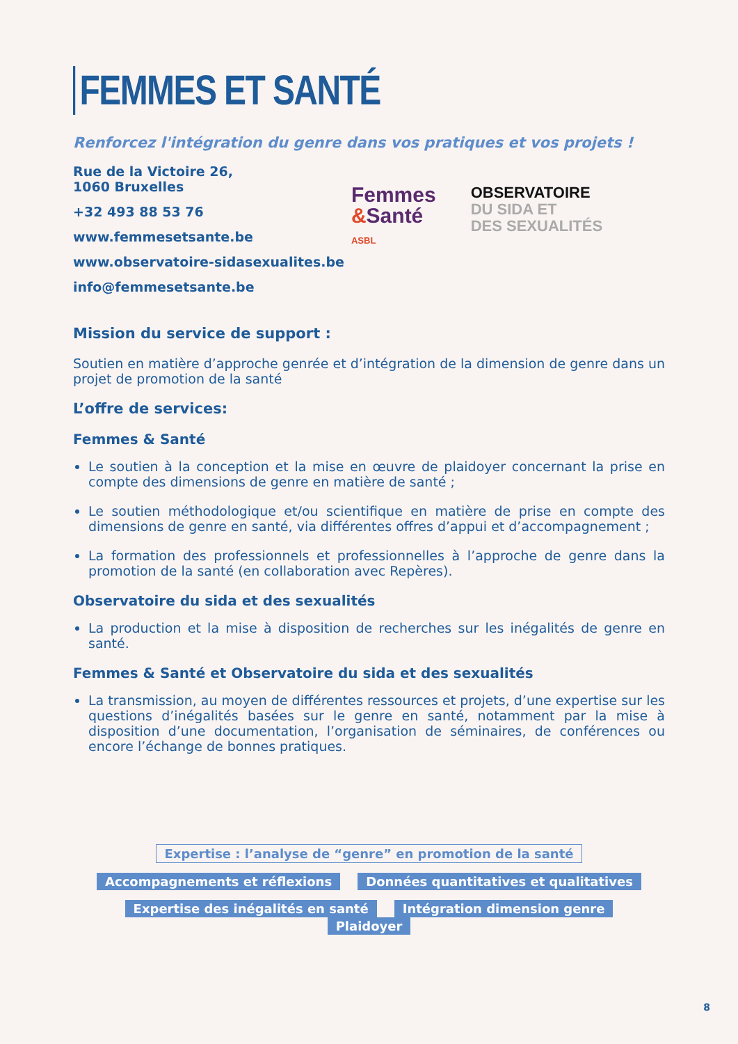FEMMES ET SANTÉ
Renforcez l'intégration du genre dans vos pratiques et vos projets !
Rue de la Victoire 26,
1060 Bruxelles
+32 493 88 53 76
www.femmesetsante.be
www.observatoire-sidasexualites.be
info@femmesetsante.be
Femmes
&Santé
ASBL
OBSERVATOIRE
DU SIDA ET
DES SEXUALITÉS
Mission du service de support :
Soutien en matière d’approche genrée et d’intégration de la dimension de genre dans un projet de promotion de la santé
L’offre de services:
Femmes & Santé
Le soutien à la conception et la mise en œuvre de plaidoyer concernant la prise en compte des dimensions de genre en matière de santé ;
Le soutien méthodologique et/ou scientifique en matière de prise en compte des dimensions de genre en santé, via différentes offres d’appui et d’accompagnement ;
La formation des professionnels et professionnelles à l’approche de genre dans la promotion de la santé (en collaboration avec Repères).
Observatoire du sida et des sexualités
La production et la mise à disposition de recherches sur les inégalités de genre en santé.
Femmes & Santé et Observatoire du sida et des sexualités
La transmission, au moyen de différentes ressources et projets, d’une expertise sur les questions d’inégalités basées sur le genre en santé, notamment par la mise à disposition d’une documentation, l’organisation de séminaires, de conférences ou encore l’échange de bonnes pratiques.
Expertise : l’analyse de “genre” en promotion de la santé
Accompagnements et réflexions Données quantitatives et qualitatives
Expertise des inégalités en santé Intégration dimension genre Plaidoyer
8